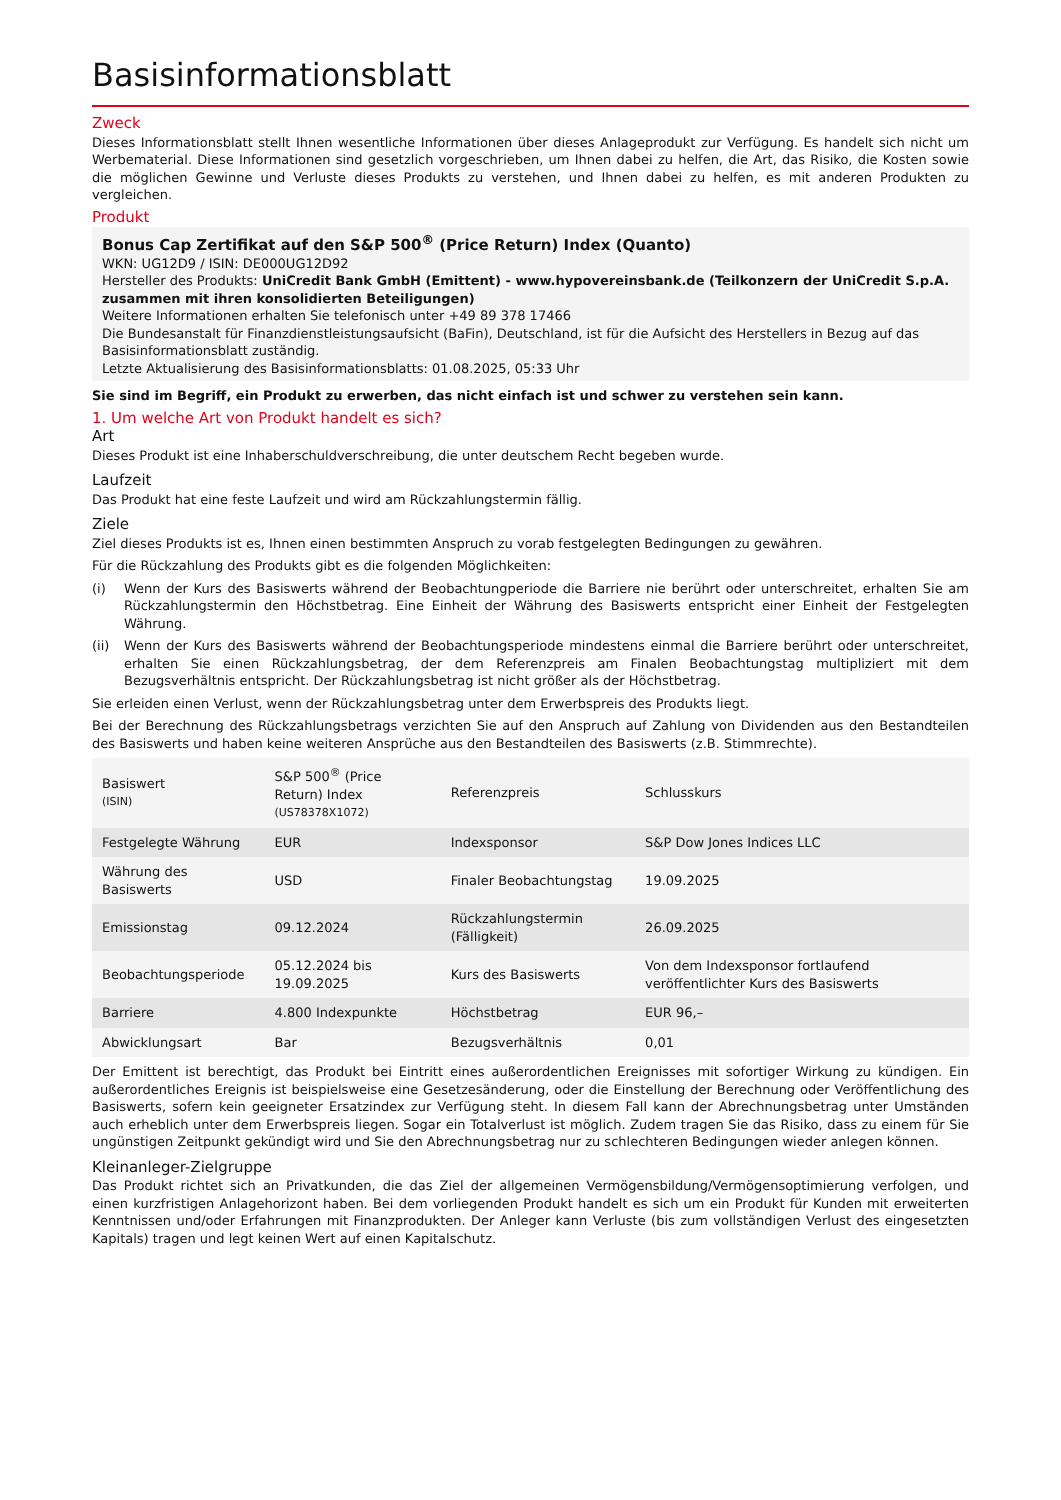Basisinformationsblatt
Zweck
Dieses Informationsblatt stellt Ihnen wesentliche Informationen über dieses Anlageprodukt zur Verfügung. Es handelt sich nicht um Werbematerial. Diese Informationen sind gesetzlich vorgeschrieben, um Ihnen dabei zu helfen, die Art, das Risiko, die Kosten sowie die möglichen Gewinne und Verluste dieses Produkts zu verstehen, und Ihnen dabei zu helfen, es mit anderen Produkten zu vergleichen.
Produkt
Bonus Cap Zertifikat auf den S&P 500<sup>®</sup> (Price Return) Index (Quanto)
WKN: UG12D9 / ISIN: DE000UG12D92
Hersteller des Produkts: UniCredit Bank GmbH (Emittent) - www.hypovereinsbank.de (Teilkonzern der UniCredit S.p.A. zusammen mit ihren konsolidierten Beteiligungen)
Weitere Informationen erhalten Sie telefonisch unter +49 89 378 17466
Die Bundesanstalt für Finanzdienstleistungsaufsicht (BaFin), Deutschland, ist für die Aufsicht des Herstellers in Bezug auf das Basisinformationsblatt zuständig.
Letzte Aktualisierung des Basisinformationsblatts: 01.08.2025, 05:33 Uhr
Sie sind im Begriff, ein Produkt zu erwerben, das nicht einfach ist und schwer zu verstehen sein kann.
1. Um welche Art von Produkt handelt es sich?
Art
Dieses Produkt ist eine Inhaberschuldverschreibung, die unter deutschem Recht begeben wurde.
Laufzeit
Das Produkt hat eine feste Laufzeit und wird am Rückzahlungstermin fällig.
Ziele
Ziel dieses Produkts ist es, Ihnen einen bestimmten Anspruch zu vorab festgelegten Bedingungen zu gewähren.
Für die Rückzahlung des Produkts gibt es die folgenden Möglichkeiten:
(i) Wenn der Kurs des Basiswerts während der Beobachtungperiode die Barriere nie berührt oder unterschreitet, erhalten Sie am Rückzahlungstermin den Höchstbetrag. Eine Einheit der Währung des Basiswerts entspricht einer Einheit der Festgelegten Währung.
(ii) Wenn der Kurs des Basiswerts während der Beobachtungsperiode mindestens einmal die Barriere berührt oder unterschreitet, erhalten Sie einen Rückzahlungsbetrag, der dem Referenzpreis am Finalen Beobachtungstag multipliziert mit dem Bezugsverhältnis entspricht. Der Rückzahlungsbetrag ist nicht größer als der Höchstbetrag.
Sie erleiden einen Verlust, wenn der Rückzahlungsbetrag unter dem Erwerbspreis des Produkts liegt.
Bei der Berechnung des Rückzahlungsbetrags verzichten Sie auf den Anspruch auf Zahlung von Dividenden aus den Bestandteilen des Basiswerts und haben keine weiteren Ansprüche aus den Bestandteilen des Basiswerts (z.B. Stimmrechte).
| Basiswert (ISIN) | S&P 500<sup>®</sup> (Price Return) Index (US78378X1072) | Referenzpreis | Schlusskurs |
| Festgelegte Währung | EUR | Indexsponsor | S&P Dow Jones Indices LLC |
| Währung des Basiswerts | USD | Finaler Beobachtungstag | 19.09.2025 |
| Emissionstag | 09.12.2024 | Rückzahlungstermin (Fälligkeit) | 26.09.2025 |
| Beobachtungsperiode | 05.12.2024 bis 19.09.2025 | Kurs des Basiswerts | Von dem Indexsponsor fortlaufend veröffentlichter Kurs des Basiswerts |
| Barriere | 4.800 Indexpunkte | Höchstbetrag | EUR 96,– |
| Abwicklungsart | Bar | Bezugsverhältnis | 0,01 |
Der Emittent ist berechtigt, das Produkt bei Eintritt eines außerordentlichen Ereignisses mit sofortiger Wirkung zu kündigen. Ein außerordentliches Ereignis ist beispielsweise eine Gesetzesänderung, oder die Einstellung der Berechnung oder Veröffentlichung des Basiswerts, sofern kein geeigneter Ersatzindex zur Verfügung steht. In diesem Fall kann der Abrechnungsbetrag unter Umständen auch erheblich unter dem Erwerbspreis liegen. Sogar ein Totalverlust ist möglich. Zudem tragen Sie das Risiko, dass zu einem für Sie ungünstigen Zeitpunkt gekündigt wird und Sie den Abrechnungsbetrag nur zu schlechteren Bedingungen wieder anlegen können.
Kleinanleger-Zielgruppe
Das Produkt richtet sich an Privatkunden, die das Ziel der allgemeinen Vermögensbildung/Vermögensoptimierung verfolgen, und einen kurzfristigen Anlagehorizont haben. Bei dem vorliegenden Produkt handelt es sich um ein Produkt für Kunden mit erweiterten Kenntnissen und/oder Erfahrungen mit Finanzprodukten. Der Anleger kann Verluste (bis zum vollständigen Verlust des eingesetzten Kapitals) tragen und legt keinen Wert auf einen Kapitalschutz.